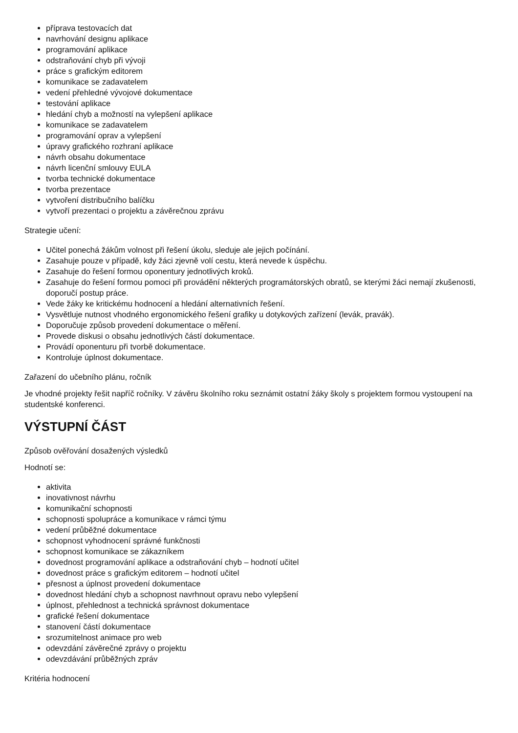příprava testovacích dat
navrhování designu aplikace
programování aplikace
odstraňování chyb při vývoji
práce s grafickým editorem
komunikace se zadavatelem
vedení přehledné vývojové dokumentace
testování aplikace
hledání chyb a možností na vylepšení aplikace
komunikace se zadavatelem
programování oprav a vylepšení
úpravy grafického rozhraní aplikace
návrh obsahu dokumentace
návrh licenční smlouvy EULA
tvorba technické dokumentace
tvorba prezentace
vytvoření distribučního balíčku
vytvoří prezentaci o projektu a závěrečnou zprávu
Strategie učení:
Učitel ponechá žákům volnost při řešení úkolu, sleduje ale jejich počínání.
Zasahuje pouze v případě, kdy žáci zjevně volí cestu, která nevede k úspěchu.
Zasahuje do řešení formou oponentury jednotlivých kroků.
Zasahuje do řešení formou pomoci při provádění některých programátorských obratů, se kterými žáci nemají zkušenosti, doporučí postup práce.
Vede žáky ke kritickému hodnocení a hledání alternativních řešení.
Vysvětluje nutnost vhodného ergonomického řešení grafiky u dotykových zařízení (levák, pravák).
Doporučuje způsob provedení dokumentace o měření.
Provede diskusi o obsahu jednotlivých částí dokumentace.
Provádí oponenturu při tvorbě dokumentace.
Kontroluje úplnost dokumentace.
Zařazení do učebního plánu, ročník
Je vhodné projekty řešit napříč ročníky. V závěru školního roku seznámit ostatní žáky školy s projektem formou vystoupení na studentské konferenci.
VÝSTUPNÍ ČÁST
Způsob ověřování dosažených výsledků
Hodnotí se:
aktivita
inovativnost návrhu
komunikační schopnosti
schopnosti spolupráce a komunikace v rámci týmu
vedení průběžné dokumentace
schopnost vyhodnocení správné funkčnosti
schopnost komunikace se zákazníkem
dovednost programování aplikace a odstraňování chyb – hodnotí učitel
dovednost práce s grafickým editorem – hodnotí učitel
přesnost a úplnost provedení dokumentace
dovednost hledání chyb a schopnost navrhnout opravu nebo vylepšení
úplnost, přehlednost a technická správnost dokumentace
grafické řešení dokumentace
stanovení částí dokumentace
srozumitelnost animace pro web
odevzdání závěrečné zprávy o projektu
odevzdávání průběžných zpráv
Kritéria hodnocení